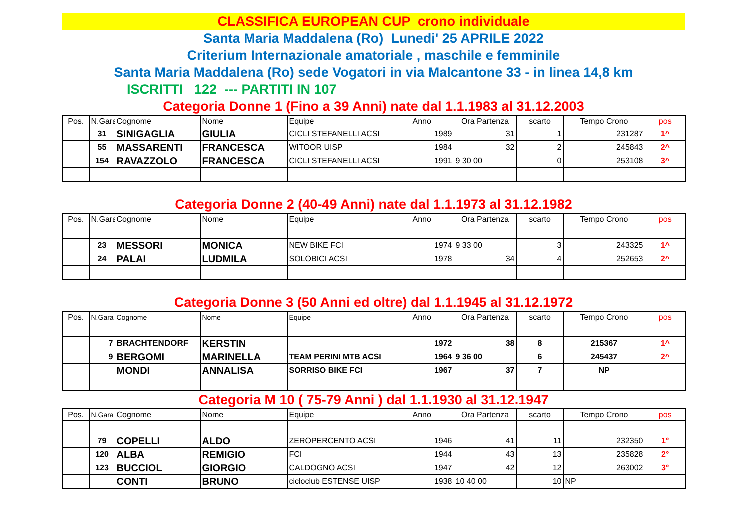CLASSIFICA EUROPEAN CUP crono individuale
Santa Maria Maddalena (Ro) Lunedi' 25 APRILE 2022
Criterium Internazionale amatoriale , maschile e femminile
Santa Maria Maddalena (Ro) sede Vogatori in via Malcantone 33 - in linea 14,8 km
ISCRITTI 122 --- PARTITI IN 107
Categoria Donne 1 (Fino a 39 Anni) nate dal 1.1.1983 al 31.12.2003
| Pos. | N.Gara | Cognome | Nome | Equipe | Anno | Ora Partenza | scarto | Tempo Crono | pos |
| --- | --- | --- | --- | --- | --- | --- | --- | --- | --- |
| | 31 | SINIGAGLIA | GIULIA | CICLI STEFANELLI ACSI | 1989 | 31 | 1 | 231287 | 1^ |
| | 55 | MASSARENTI | FRANCESCA | WITOOR UISP | 1984 | 32 | 2 | 245843 | 2^ |
| | 154 | RAVAZZOLO | FRANCESCA | CICLI STEFANELLI ACSI | 1991 | 9 30 00 | 0 | 253108 | 3^ |
Categoria Donne 2 (40-49 Anni) nate dal 1.1.1973 al 31.12.1982
| Pos. | N.Gara | Cognome | Nome | Equipe | Anno | Ora Partenza | scarto | Tempo Crono | pos |
| --- | --- | --- | --- | --- | --- | --- | --- | --- | --- |
| | 23 | MESSORI | MONICA | NEW BIKE FCI | 1974 | 9 33 00 | 3 | 243325 | 1^ |
| | 24 | PALAI | LUDMILA | SOLOBICI ACSI | 1978 | 34 | 4 | 252653 | 2^ |
Categoria Donne 3 (50 Anni ed oltre) dal 1.1.1945 al 31.12.1972
| Pos. | N.Gara | Cognome | Nome | Equipe | Anno | Ora Partenza | scarto | Tempo Crono | pos |
| --- | --- | --- | --- | --- | --- | --- | --- | --- | --- |
| | 7 | BRACHTENDORF | KERSTIN | | 1972 | 38 | 8 | 215367 | 1^ |
| | 9 | BERGOMI | MARINELLA | TEAM PERINI MTB ACSI | 1964 | 9 36 00 | 6 | 245437 | 2^ |
| | | MONDI | ANNALISA | SORRISO BIKE FCI | 1967 | 37 | 7 | NP | |
Categoria M 10 ( 75-79 Anni ) dal 1.1.1930 al 31.12.1947
| Pos. | N.Gara | Cognome | Nome | Equipe | Anno | Ora Partenza | scarto | Tempo Crono | pos |
| --- | --- | --- | --- | --- | --- | --- | --- | --- | --- |
| | 79 | COPELLI | ALDO | ZEROPERCENTO ACSI | 1946 | 41 | 11 | 232350 | 1° |
| | 120 | ALBA | REMIGIO | FCI | 1944 | 43 | 13 | 235828 | 2° |
| | 123 | BUCCIOL | GIORGIO | CALDOGNO ACSI | 1947 | 42 | 12 | 263002 | 3° |
| | | CONTI | BRUNO | cicloclub ESTENSE UISP | 1938 | 10 40 00 | 10 | NP | |